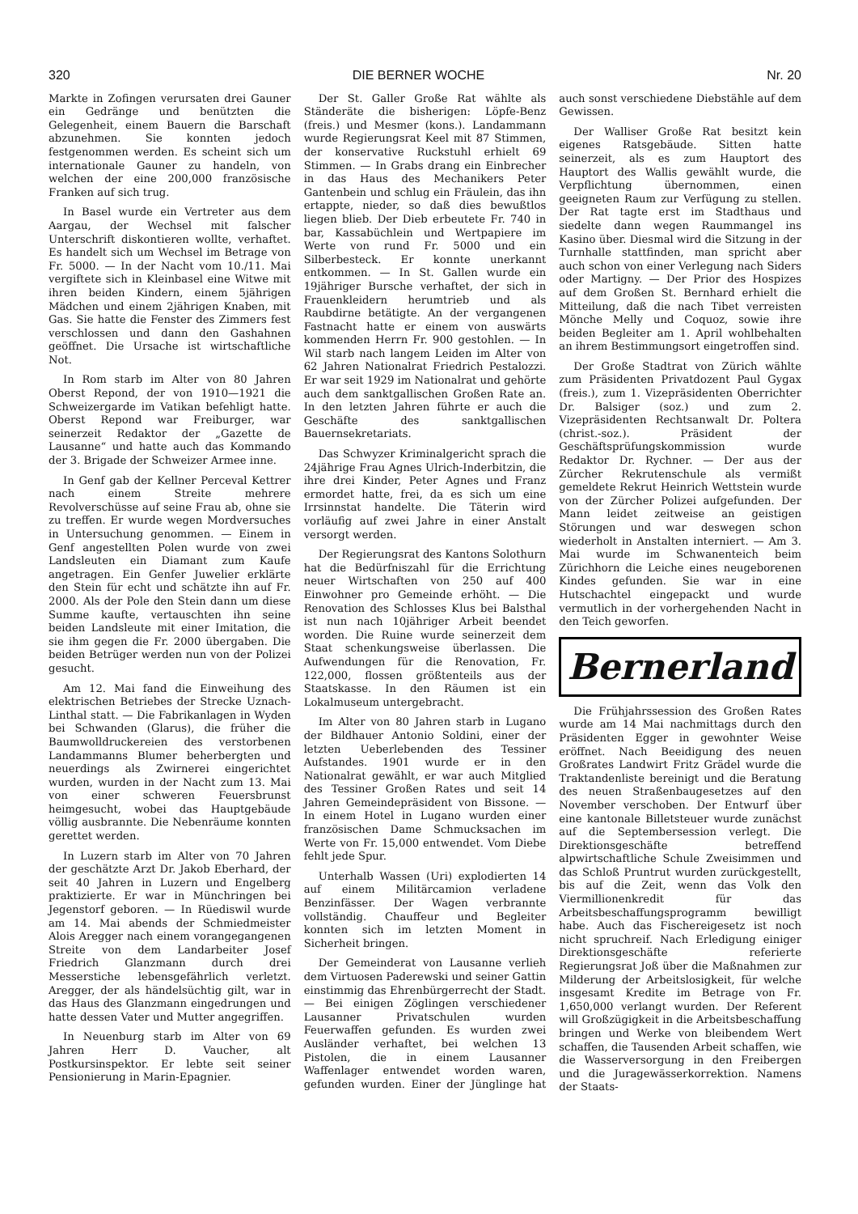320 DIE BERNER WOCHE Nr. 20
Markte in Zofingen verursaten drei Gauner ein Gedränge und benützten die Gelegenheit, einem Bauern die Barschaft abzunehmen. Sie konnten jedoch festgenommen werden. Es scheint sich um internationale Gauner zu handeln, von welchen der eine 200,000 französische Franken auf sich trug.
In Basel wurde ein Vertreter aus dem Aargau, der Wechsel mit falscher Unterschrift diskontieren wollte, verhaftet. Es handelt sich um Wechsel im Betrage von Fr. 5000. — In der Nacht vom 10./11. Mai vergiftete sich in Kleinbasel eine Witwe mit ihren beiden Kindern, einem 5jährigen Mädchen und einem 2jährigen Knaben, mit Gas. Sie hatte die Fenster des Zimmers fest verschlossen und dann den Gashahnen geöffnet. Die Ursache ist wirtschaftliche Not.
In Rom starb im Alter von 80 Jahren Oberst Repond, der von 1910—1921 die Schweizergarde im Vatikan befehligt hatte. Oberst Repond war Freiburger, war seinerzeit Redaktor der „Gazette de Lausanne“ und hatte auch das Kommando der 3. Brigade der Schweizer Armee inne.
In Genf gab der Kellner Perceval Kettrer nach einem Streite mehrere Revolverschüsse auf seine Frau ab, ohne sie zu treffen. Er wurde wegen Mordversuches in Untersuchung genommen. — Einem in Genf angestellten Polen wurde von zwei Landsleuten ein Diamant zum Kaufe angetragen. Ein Genfer Juwelier erklärte den Stein für echt und schätzte ihn auf Fr. 2000. Als der Pole den Stein dann um diese Summe kaufte, vertauschten ihn seine beiden Landsleute mit einer Imitation, die sie ihm gegen die Fr. 2000 übergaben. Die beiden Betrüger werden nun von der Polizei gesucht.
Am 12. Mai fand die Einweihung des elektrischen Betriebes der Strecke Uznach-Linthal statt. — Die Fabrikanlagen in Wyden bei Schwanden (Glarus), die früher die Baumwolldruckereien des verstorbenen Landammanns Blumer beherbergten und neuerdings als Zwirnerei eingerichtet wurden, wurden in der Nacht zum 13. Mai von einer schweren Feuersbrunst heimgesucht, wobei das Hauptgebäude völlig ausbrannte. Die Nebenräume konnten gerettet werden.
In Luzern starb im Alter von 70 Jahren der geschätzte Arzt Dr. Jakob Eberhard, der seit 40 Jahren in Luzern und Engelberg praktizierte. Er war in Münchringen bei Jegenstorf geboren. — In Rüediswil wurde am 14. Mai abends der Schmiedmeister Alois Aregger nach einem vorangegangenen Streite von dem Landarbeiter Josef Friedrich Glanzmann durch drei Messerstiche lebensgefährlich verletzt. Aregger, der als händelsüchtig gilt, war in das Haus des Glanzmann eingedrungen und hatte dessen Vater und Mutter angegriffen.
In Neuenburg starb im Alter von 69 Jahren Herr D. Vaucher, alt Postkursinspektor. Er lebte seit seiner Pensionierung in Marin-Epagnier.
Der St. Galler Große Rat wählte als Ständeräte die bisherigen: Löpfe-Benz (freis.) und Mesmer (kons.). Landammann wurde Regierungsrat Keel mit 87 Stimmen, der konservative Ruckstuhl erhielt 69 Stimmen. — In Grabs drang ein Einbrecher in das Haus des Mechanikers Peter Gantenbein und schlug ein Fräulein, das ihn ertappte, nieder, so daß dies bewußtlos liegen blieb. Der Dieb erbeutete Fr. 740 in bar, Kassabüchlein und Wertpapiere im Werte von rund Fr. 5000 und ein Silberbesteck. Er konnte unerkannt entkommen. — In St. Gallen wurde ein 19jähriger Bursche verhaftet, der sich in Frauenkleidern herumtrieb und als Raubdirne betätigte. An der vergangenen Fastnacht hatte er einem von auswärts kommenden Herrn Fr. 900 gestohlen. — In Wil starb nach langem Leiden im Alter von 62 Jahren Nationalrat Friedrich Pestalozzi. Er war seit 1929 im Nationalrat und gehörte auch dem sanktgallischen Großen Rate an. In den letzten Jahren führte er auch die Geschäfte des sanktgallischen Bauernsekretariats.
Das Schwyzer Kriminalgericht sprach die 24jährige Frau Agnes Ulrich-Inderbitzin, die ihre drei Kinder, Peter Agnes und Franz ermordet hatte, frei, da es sich um eine Irrsinnstat handelte. Die Täterin wird vorläufig auf zwei Jahre in einer Anstalt versorgt werden.
Der Regierungsrat des Kantons Solothurn hat die Bedürfniszahl für die Errichtung neuer Wirtschaften von 250 auf 400 Einwohner pro Gemeinde erhöht. — Die Renovation des Schlosses Klus bei Balsthal ist nun nach 10jähriger Arbeit beendet worden. Die Ruine wurde seinerzeit dem Staat schenkungsweise überlassen. Die Aufwendungen für die Renovation, Fr. 122,000, flossen größtenteils aus der Staatskasse. In den Räumen ist ein Lokalmuseum untergebracht.
Im Alter von 80 Jahren starb in Lugano der Bildhauer Antonio Soldini, einer der letzten Ueberlebenden des Tessiner Aufstandes. 1901 wurde er in den Nationalrat gewählt, er war auch Mitglied des Tessiner Großen Rates und seit 14 Jahren Gemeindepräsident von Bissone. — In einem Hotel in Lugano wurden einer französischen Dame Schmucksachen im Werte von Fr. 15,000 entwendet. Vom Diebe fehlt jede Spur.
Unterhalb Wassen (Uri) explodierten 14 auf einem Militärcamion verladene Benzinfässer. Der Wagen verbrannte vollständig. Chauffeur und Begleiter konnten sich im letzten Moment in Sicherheit bringen.
Der Gemeinderat von Lausanne verlieh dem Virtuosen Paderewski und seiner Gattin einstimmig das Ehrenbürgerrecht der Stadt. — Bei einigen Zöglingen verschiedener Lausanner Privatschulen wurden Feuerwaffen gefunden. Es wurden zwei Ausländer verhaftet, bei welchen 13 Pistolen, die in einem Lausanner Waffenlager entwendet worden waren, gefunden wurden. Einer der Jünglinge hat auch sonst verschiedene Diebstähle auf dem Gewissen.
Der Walliser Große Rat besitzt kein eigenes Ratsgebäude. Sitten hatte seinerzeit, als es zum Hauptort des Hauptort des Wallis gewählt wurde, die Verpflichtung übernommen, einen geeigneten Raum zur Verfügung zu stellen. Der Rat tagte erst im Stadthaus und siedelte dann wegen Raummangel ins Kasino über. Diesmal wird die Sitzung in der Turnhalle stattfinden, man spricht aber auch schon von einer Verlegung nach Siders oder Martigny. — Der Prior des Hospizes auf dem Großen St. Bernhard erhielt die Mitteilung, daß die nach Tibet verreisten Mönche Melly und Coquoz, sowie ihre beiden Begleiter am 1. April wohlbehalten an ihrem Bestimmungsort eingetroffen sind.
Der Große Stadtrat von Zürich wählte zum Präsidenten Privatdozent Paul Gygax (freis.), zum 1. Vizepräsidenten Oberrichter Dr. Balsiger (soz.) und zum 2. Vizepräsidenten Rechtsanwalt Dr. Poltera (christ.-soz.). Präsident der Geschäftsprüfungskommission wurde Redaktor Dr. Rychner. — Der aus der Zürcher Rekrutenschule als vermißt gemeldete Rekrut Heinrich Wettstein wurde von der Zürcher Polizei aufgefunden. Der Mann leidet zeitweise an geistigen Störungen und war deswegen schon wiederholt in Anstalten interniert. — Am 3. Mai wurde im Schwanenteich beim Zürichhorn die Leiche eines neugeborenen Kindes gefunden. Sie war in eine Hutschachtel eingepackt und wurde vermutlich in der vorhergehenden Nacht in den Teich geworfen.
Bernerland
Die Frühjahrssession des Großen Rates wurde am 14 Mai nachmittags durch den Präsidenten Egger in gewohnter Weise eröffnet. Nach Beeidigung des neuen Großrates Landwirt Fritz Grädel wurde die Traktandenliste bereinigt und die Beratung des neuen Straßenbaugesetzes auf den November verschoben. Der Entwurf über eine kantonale Billetsteuer wurde zunächst auf die Septembersession verlegt. Die Direktionsgeschäfte betreffend alpwirtschaftliche Schule Zweisimmen und das Schloß Pruntrut wurden zurückgestellt, bis auf die Zeit, wenn das Volk den Viermillionenkredit für das Arbeitsbeschaffungsprogramm bewilligt habe. Auch das Fischereigesetz ist noch nicht spruchreif. Nach Erledigung einiger Direktionsgeschäfte referierte Regierungsrat Joß über die Maßnahmen zur Milderung der Arbeitslosigkeit, für welche insgesamt Kredite im Betrage von Fr. 1,650,000 verlangt wurden. Der Referent will Großzügigkeit in die Arbeitsbeschaffung bringen und Werke von bleibendem Wert schaffen, die Tausenden Arbeit schaffen, wie die Wasserversorgung in den Freibergen und die Juragewässerkorrektion. Namens der Staats-